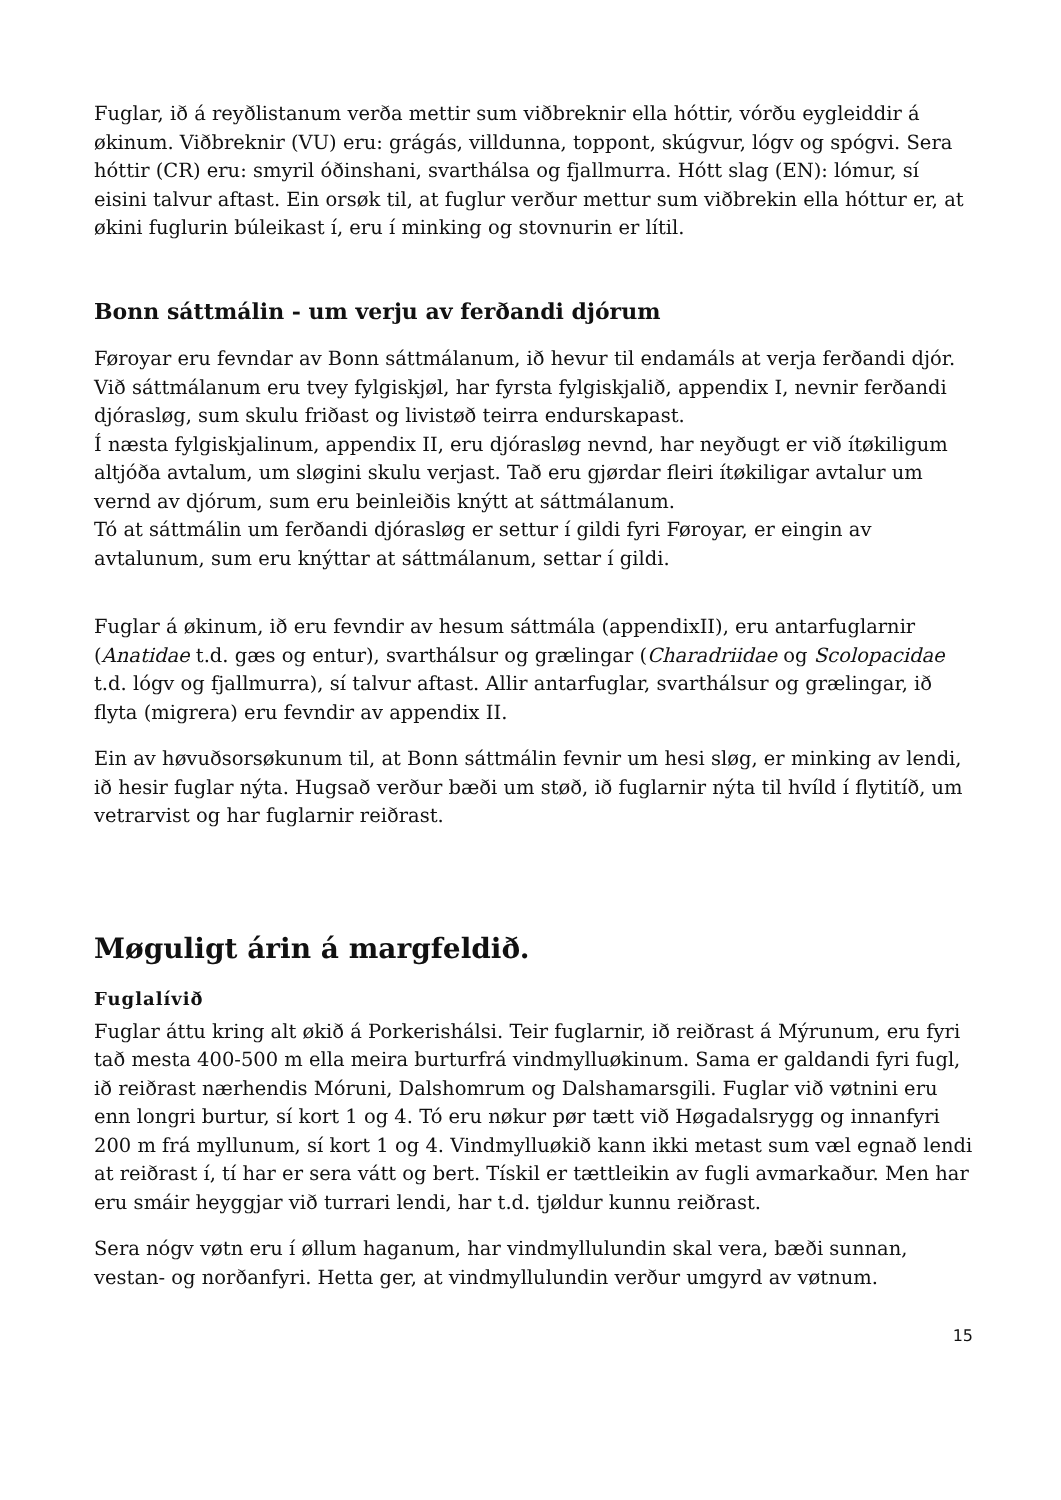Fuglar, ið á reyðlistanum verða mettir sum viðbreknir ella hóttir, vórðu eygleiddir á økinum. Viðbreknir (VU) eru: grágás, villdunna, toppont, skúgvur, lógv og spógvi. Sera hóttir (CR) eru: smyril óðinshani, svarthálsa og fjallmurra. Hótt slag (EN): lómur, sí eisini talvur aftast. Ein orsøk til, at fuglur verður mettur sum viðbrekin ella hóttur er, at økini fuglurin búleikast í, eru í minking og stovnurin er lítil.
Bonn sáttmálin - um verju av ferðandi djórum
Føroyar eru fevndar av Bonn sáttmálanum, ið hevur til endamáls at verja ferðandi djór. Við sáttmálanum eru tvey fylgiskjøl, har fyrsta fylgiskjalið, appendix I, nevnir ferðandi djórasløg, sum skulu friðast og livistøð teirra endurskapast.
Í næsta fylgiskjalinum, appendix II, eru djórasløg nevnd, har neyðugt er við ítøkiligum altjóða avtalum, um sløgini skulu verjast. Tað eru gjørdar fleiri ítøkiligar avtalur um vernd av djórum, sum eru beinleiðis knýtt at sáttmálanum.
Tó at sáttmálin um ferðandi djórasløg er settur í gildi fyri Føroyar, er eingin av avtalunum, sum eru knýttar at sáttmálanum, settar í gildi.
Fuglar á økinum, ið eru fevndir av hesum sáttmála (appendixII), eru antarfuglarnir (Anatidae t.d. gæs og entur), svarthálsur og grælingar (Charadriidae og Scolopacidae t.d. lógv og fjallmurra), sí talvur aftast. Allir antarfuglar, svarthálsur og grælingar, ið flyta (migrera) eru fevndir av appendix II.
Ein av høvuðsorsøkunum til, at Bonn sáttmálin fevnir um hesi sløg, er minking av lendi, ið hesir fuglar nýta. Hugsað verður bæði um støð, ið fuglarnir nýta til hvíld í flytitíð, um vetrarvist og har fuglarnir reiðrast.
Møguligt árin á margfeldið.
Fuglalívið
Fuglar áttu kring alt økið á Porkerishálsi. Teir fuglarnir, ið reiðrast á Mýrunum, eru fyri tað mesta 400-500 m ella meira burturfrá vindmylluøkinum. Sama er galdandi fyri fugl, ið reiðrast nærhendis Móruni, Dalshomrum og Dalshamarsgili. Fuglar við vøtnini eru enn longri burtur, sí kort 1 og 4. Tó eru nøkur pør tætt við Høgadalsrygg og innanfyri 200 m frá myllunum, sí kort 1 og 4. Vindmylluøkið kann ikki metast sum væl egnað lendi at reiðrast í, tí har er sera vátt og bert. Tískil er tættleikin av fugli avmarkaður. Men har eru smáir heyggjar við turrari lendi, har t.d. tjøldur kunnu reiðrast.
Sera nógv vøtn eru í øllum haganum, har vindmyllulundin skal vera, bæði sunnan, vestan- og norðanfyri. Hetta ger, at vindmyllulundin verður umgyrd av vøtnum.
15